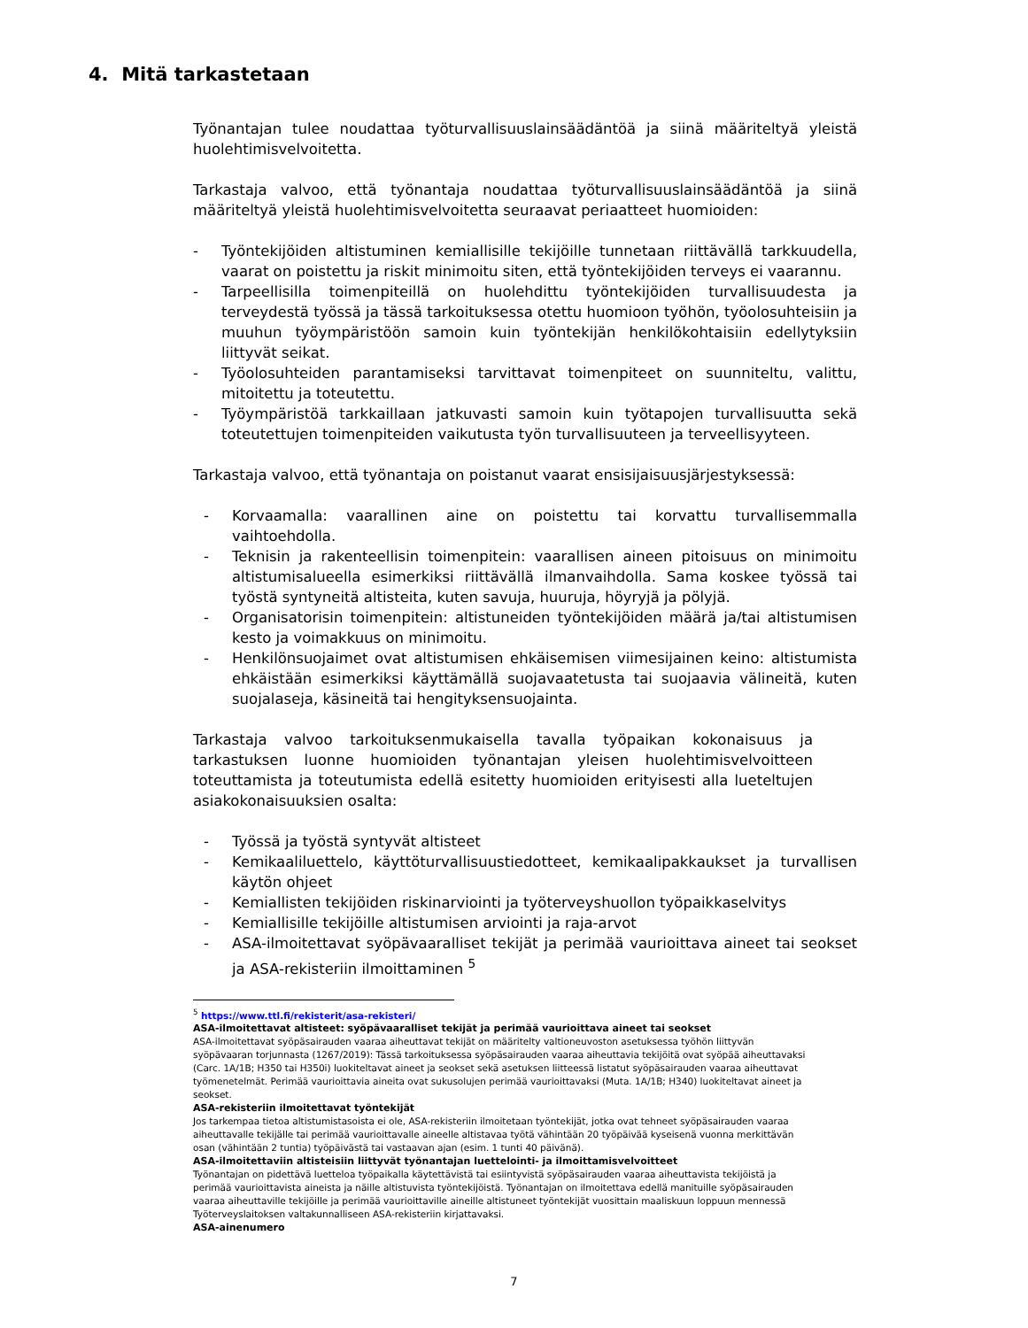4. Mitä tarkastetaan
Työnantajan tulee noudattaa työturvallisuuslainsäädäntöä ja siinä määriteltyä yleistä huolehtimisvelvoitetta.
Tarkastaja valvoo, että työnantaja noudattaa työturvallisuuslainsäädäntöä ja siinä määriteltyä yleistä huolehtimisvelvoitetta seuraavat periaatteet huomioiden:
- Työntekijöiden altistuminen kemiallisille tekijöille tunnetaan riittävällä tarkkuudella, vaarat on poistettu ja riskit minimoitu siten, että työntekijöiden terveys ei vaarannu.
- Tarpeellisilla toimenpiteillä on huolehdittu työntekijöiden turvallisuudesta ja terveydestä työssä ja tässä tarkoituksessa otettu huomioon työhön, työolosuhteisiin ja muuhun työympäristöön samoin kuin työntekijän henkilökohtaisiin edellytyksiin liittyvät seikat.
- Työolosuhteiden parantamiseksi tarvittavat toimenpiteet on suunniteltu, valittu, mitoitettu ja toteutettu.
- Työympäristöä tarkkaillaan jatkuvasti samoin kuin työtapojen turvallisuutta sekä toteutettujen toimenpiteiden vaikutusta työn turvallisuuteen ja terveellisyyteen.
Tarkastaja valvoo, että työnantaja on poistanut vaarat ensisijaisuusjärjestyksessä:
- Korvaamalla: vaarallinen aine on poistettu tai korvattu turvallisemmalla vaihtoehdolla.
- Teknisin ja rakenteellisin toimenpitein: vaarallisen aineen pitoisuus on minimoitu altistumisalueella esimerkiksi riittävällä ilmanvaihdolla. Sama koskee työssä tai työstä syntyneitä altisteita, kuten savuja, huuruja, höyryjä ja pölyjä.
- Organisatorisin toimenpitein: altistuneiden työntekijöiden määrä ja/tai altistumisen kesto ja voimakkuus on minimoitu.
- Henkilönsuojaimet ovat altistumisen ehkäisemisen viimesijainen keino: altistumista ehkäistään esimerkiksi käyttämällä suojavaatetusta tai suojaavia välineitä, kuten suojalaseja, käsineitä tai hengityksensuojainta.
Tarkastaja valvoo tarkoituksenmukaisella tavalla työpaikan kokonaisuus ja tarkastuksen luonne huomioiden työnantajan yleisen huolehtimisvelvoitteen toteuttamista ja toteutumista edellä esitetty huomioiden erityisesti alla lueteltujen asiakokonaisuuksien osalta:
- Työssä ja työstä syntyvät altisteet
- Kemikaaliluettelo, käyttöturvallisuustiedotteet, kemikaalipakkaukset ja turvallisen käytön ohjeet
- Kemiallisten tekijöiden riskinarviointi ja työterveyshuollon työpaikkaselvitys
- Kemiallisille tekijöille altistumisen arviointi ja raja-arvot
- ASA-ilmoitettavat syöpävaaralliset tekijät ja perimää vaurioittava aineet tai seokset ja ASA-rekisteriin ilmoittaminen <sup>5</sup>
<sup>5</sup> https://www.ttl.fi/rekisterit/asa-rekisteri/
ASA-ilmoitettavat altisteet: syöpävaaralliset tekijät ja perimää vaurioittava aineet tai seokset
ASA-ilmoitettavat syöpäsairauden vaaraa aiheuttavat tekijät on määritelty valtioneuvoston asetuksessa työhön liittyvän syöpävaaran torjunnasta (1267/2019): Tässä tarkoituksessa syöpäsairauden vaaraa aiheuttavia tekijöitä ovat syöpää aiheuttavaksi (Carc. 1A/1B; H350 tai H350i) luokiteltavat aineet ja seokset sekä asetuksen liitteessä listatut syöpäsairauden vaaraa aiheuttavat työmenetelmät. Perimää vaurioittavia aineita ovat sukusolujen perimää vaurioittavaksi (Muta. 1A/1B; H340) luokiteltavat aineet ja seokset.
ASA-rekisteriin ilmoitettavat työntekijät
Jos tarkempaa tietoa altistumistasoista ei ole, ASA-rekisteriin ilmoitetaan työntekijät, jotka ovat tehneet syöpäsairauden vaaraa aiheuttavalle tekijälle tai perimää vaurioittavalle aineelle altistavaa työtä vähintään 20 työpäivää kyseisenä vuonna merkittävän osan (vähintään 2 tuntia) työpäivästä tai vastaavan ajan (esim. 1 tunti 40 päivänä).
ASA-ilmoitettaviin altisteisiin liittyvät työnantajan luettelointi- ja ilmoittamisvelvoitteet
Työnantajan on pidettävä luetteloa työpaikalla käytettävistä tai esiintyvistä syöpäsairauden vaaraa aiheuttavista tekijöistä ja perimää vaurioittavista aineista ja näille altistuvista työntekijöistä. Työnantajan on ilmoitettava edellä manituille syöpäsairauden vaaraa aiheuttaville tekijöille ja perimää vaurioittaville aineille altistuneet työntekijät vuosittain maaliskuun loppuun mennessä Työterveyslaitoksen valtakunnalliseen ASA-rekisteriin kirjattavaksi.
ASA-ainenumero
7